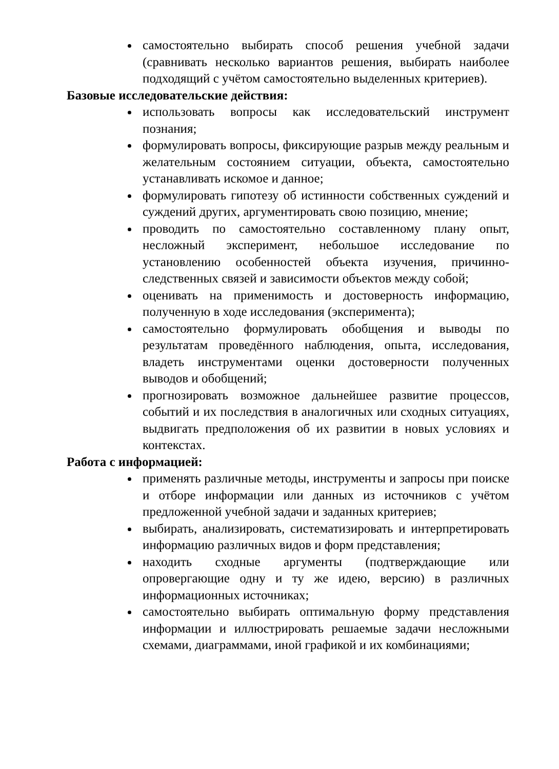самостоятельно выбирать способ решения учебной задачи (сравнивать несколько вариантов решения, выбирать наиболее подходящий с учётом самостоятельно выделенных критериев).
Базовые исследовательские действия:
использовать вопросы как исследовательский инструмент познания;
формулировать вопросы, фиксирующие разрыв между реальным и желательным состоянием ситуации, объекта, самостоятельно устанавливать искомое и данное;
формулировать гипотезу об истинности собственных суждений и суждений других, аргументировать свою позицию, мнение;
проводить по самостоятельно составленному плану опыт, несложный эксперимент, небольшое исследование по установлению особенностей объекта изучения, причинно-следственных связей и зависимости объектов между собой;
оценивать на применимость и достоверность информацию, полученную в ходе исследования (эксперимента);
самостоятельно формулировать обобщения и выводы по результатам проведённого наблюдения, опыта, исследования, владеть инструментами оценки достоверности полученных выводов и обобщений;
прогнозировать возможное дальнейшее развитие процессов, событий и их последствия в аналогичных или сходных ситуациях, выдвигать предположения об их развитии в новых условиях и контекстах.
Работа с информацией:
применять различные методы, инструменты и запросы при поиске и отборе информации или данных из источников с учётом предложенной учебной задачи и заданных критериев;
выбирать, анализировать, систематизировать и интерпретировать информацию различных видов и форм представления;
находить сходные аргументы (подтверждающие или опровергающие одну и ту же идею, версию) в различных информационных источниках;
самостоятельно выбирать оптимальную форму представления информации и иллюстрировать решаемые задачи несложными схемами, диаграммами, иной графикой и их комбинациями;